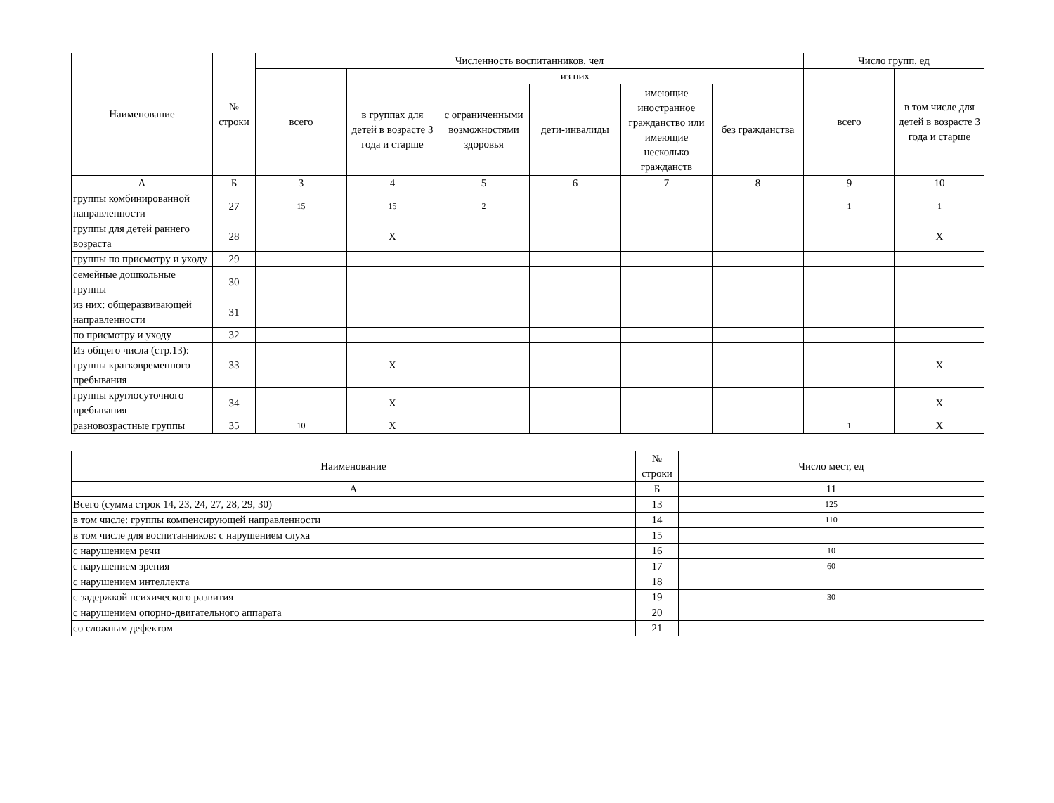| Наименование | № строки | Численность воспитанников, чел | | | | | | Число групп, ед | |
| --- | --- | --- | --- | --- | --- | --- | --- | --- | --- |
| | | всего | из них | | | | | всего | в том числе для детей в возрасте 3 года и старше |
| | | | в группах для детей в возрасте 3 года и старше | с ограниченными возможностями здоровья | дети-инвалиды | имеющие иностранное гражданство или имеющие несколько гражданств | без гражданства | | |
| А | Б | 3 | 4 | 5 | 6 | 7 | 8 | 9 | 10 |
| группы комбинированной направленности | 27 | 15 | 15 | 2 | | | | 1 | 1 |
| группы для детей раннего возраста | 28 | | X | | | | | | X |
| группы по присмотру и уходу | 29 | | | | | | | | |
| семейные дошкольные группы | 30 | | | | | | | | |
| из них: общеразвивающей направленности | 31 | | | | | | | | |
| по присмотру и уходу | 32 | | | | | | | | |
| Из общего числа (стр.13): группы кратковременного пребывания | 33 | | X | | | | | | X |
| группы круглосуточного пребывания | 34 | | X | | | | | | X |
| разновозрастные группы | 35 | 10 | X | | | | | 1 | X |
| Наименование | № строки | Число мест, ед |
| --- | --- | --- |
| А | Б | 11 |
| Всего (сумма строк 14, 23, 24, 27, 28, 29, 30) | 13 | 125 |
| в том числе: группы компенсирующей направленности | 14 | 110 |
| в том числе для воспитанников: с нарушением слуха | 15 | |
| с нарушением речи | 16 | 10 |
| с нарушением зрения | 17 | 60 |
| с нарушением интеллекта | 18 | |
| с задержкой психического развития | 19 | 30 |
| с нарушением опорно-двигательного аппарата | 20 | |
| со сложным дефектом | 21 | |